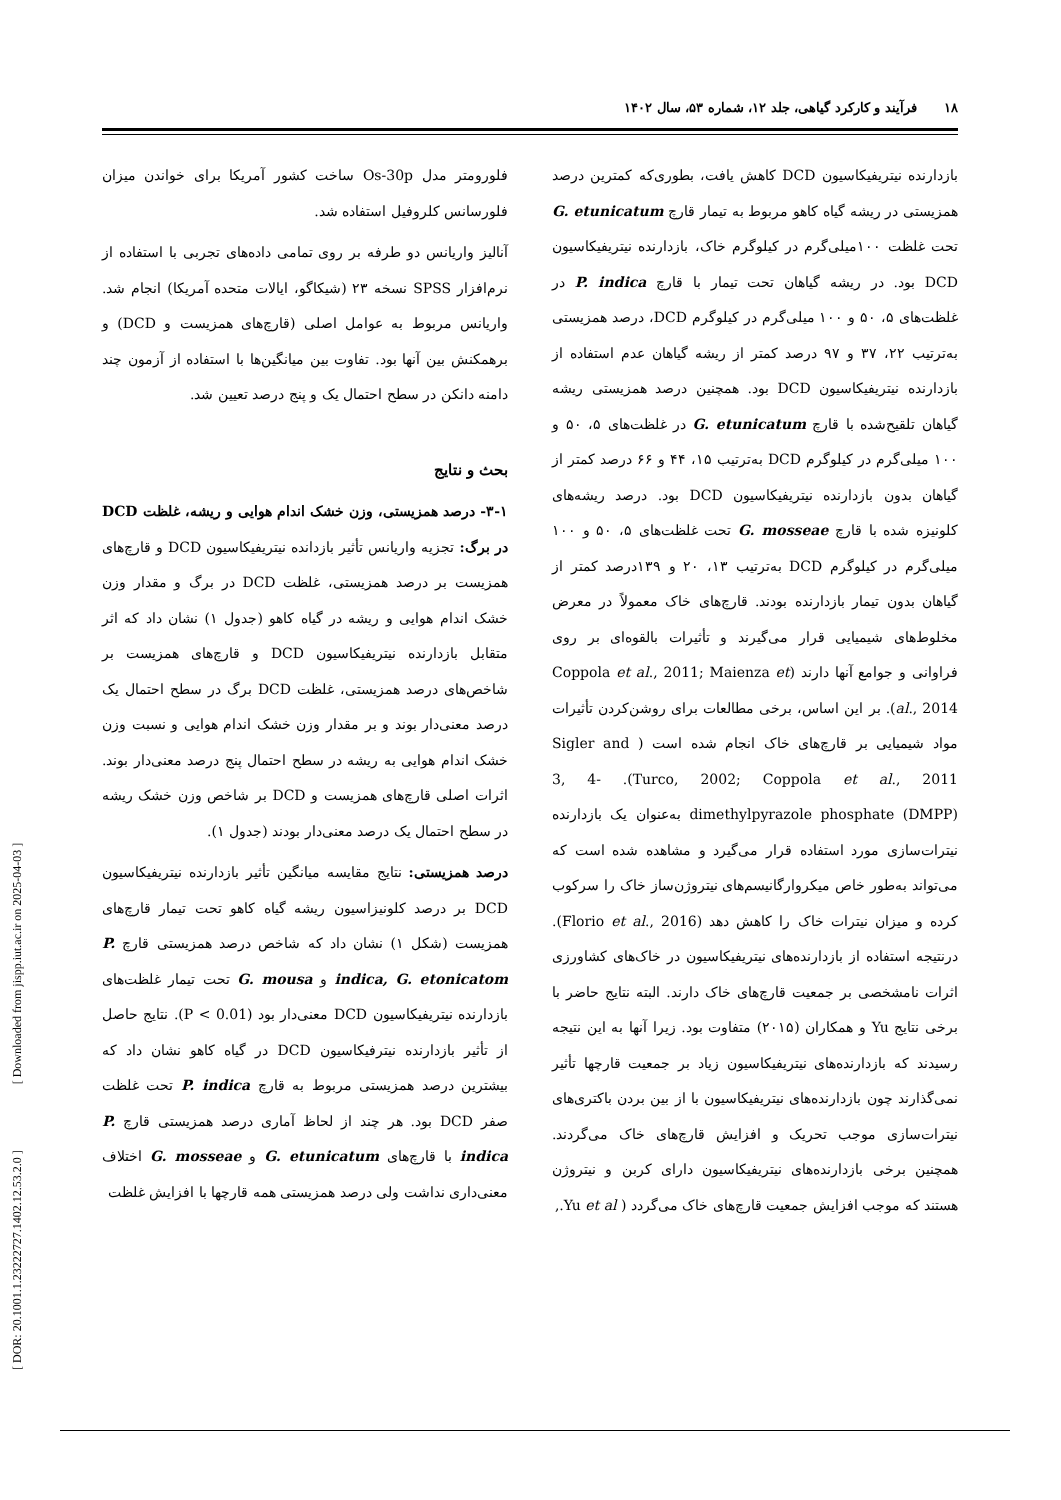۱۸ فرآیند و کارکرد گیاهی، جلد ۱۲، شماره ۵۳، سال ۱۴۰۲
فلورومتر مدل Os-30p ساخت کشور آمریکا برای خواندن میزان فلورسانس کلروفیل استفاده شد.
آنالیز واریانس دو طرفه بر روی تمامی داده‌های تجربی با استفاده از نرم‌افزار SPSS نسخه ۲۳ (شیکاگو، ایالات متحده آمریکا) انجام شد. واریانس مربوط به عوامل اصلی (قارچ‌های همزیست و DCD) و برهمکنش بین آنها بود. تفاوت بین میانگین‌ها با استفاده از آزمون چند دامنه دانکن در سطح احتمال یک و پنج درصد تعیین شد.
بحث و نتایج
۳-۱- درصد همزیستی، وزن خشک اندام هوایی و ریشه، غلظت DCD در برگ: تجزیه واریانس تأثیر بازدانده نیتریفیکاسیون DCD و قارچ‌های همزیست بر درصد همزیستی، غلظت DCD در برگ و مقدار وزن خشک اندام هوایی و ریشه در گیاه کاهو (جدول ۱) نشان داد که اثر متقابل بازدارنده نیتریفیکاسیون DCD و قارچ‌های همزیست بر شاخص‌های درصد همزیستی، غلظت DCD برگ در سطح احتمال یک درصد معنی‌دار بوند و بر مقدار وزن خشک اندام هوایی و نسبت وزن خشک اندام هوایی به ریشه در سطح احتمال پنج درصد معنی‌دار بوند. اثرات اصلی قارچ‌های همزیست و DCD بر شاخص وزن خشک ریشه در سطح احتمال یک درصد معنی‌دار بودند (جدول ۱).
درصد همزیستی: نتایج مقایسه میانگین تأثیر بازدارنده نیتریفیکاسیون DCD بر درصد کلونیزاسیون ریشه گیاه کاهو تحت تیمار قارچ‌های همزیست (شکل ۱) نشان داد که شاخص درصد همزیستی قارچ P. indica, G. etonicatom و G. mousa تحت تیمار غلظت‌های بازدارنده نیتریفیکاسیون DCD معنی‌دار بود (P < 0.01). نتایج حاصل از تأثیر بازدارنده نیترفیکاسیون DCD در گیاه کاهو نشان داد که بیشترین درصد همزیستی مربوط به قارچ P. indica تحت غلظت صفر DCD بود. هر چند از لحاظ آماری درصد همزیستی قارچ P. indica با قارچ‌های G. etunicatum و G. mosseae اختلاف معنی‌داری نداشت ولی درصد همزیستی همه قارچها با افزایش غلظت
بازدارنده نیتریفیکاسیون DCD کاهش یافت، بطوری‌که کمترین درصد همزیستی در ریشه گیاه کاهو مربوط به تیمار قارچ G. etunicatum تحت غلظت ۱۰۰میلی‌گرم در کیلوگرم خاک، بازدارنده نیتریفیکاسیون DCD بود. در ریشه گیاهان تحت تیمار با قارچ P. indica در غلظت‌های ۵، ۵۰ و ۱۰۰ میلی‌گرم در کیلوگرم DCD، درصد همزیستی به‌ترتیب ۲۲، ۳۷ و ۹۷ درصد کمتر از ریشه گیاهان عدم استفاده از بازدارنده نیتریفیکاسیون DCD بود. همچنین درصد همزیستی ریشه گیاهان تلقیح‌شده با قارچ G. etunicatum در غلظت‌های ۵، ۵۰ و ۱۰۰ میلی‌گرم در کیلوگرم DCD به‌ترتیب ۱۵، ۴۴ و ۶۶ درصد کمتر از گیاهان بدون بازدارنده نیتریفیکاسیون DCD بود. درصد ریشه‌های کلونیزه شده با قارچ G. mosseae تحت غلظت‌های ۵، ۵۰ و ۱۰۰ میلی‌گرم در کیلوگرم DCD به‌ترتیب ۱۳، ۲۰ و ۱۳۹درصد کمتر از گیاهان بدون تیمار بازدارنده بودند. قارچ‌های خاک معمولاً در معرض مخلوط‌های شیمیایی قرار می‌گیرند و تأثیرات بالقوه‌ای بر روی فراوانی و جوامع آنها دارند (Coppola et al., 2011; Maienza et al., 2014). بر این اساس، برخی مطالعات برای روشن‌کردن تأثیرات مواد شیمیایی بر قارچ‌های خاک انجام شده است ( Sigler and Turco, 2002; Coppola et al., 2011). 3, 4-dimethylpyrazole phosphate (DMPP) به‌عنوان یک بازدارنده نیترات‌سازی مورد استفاده قرار می‌گیرد و مشاهده شده است که می‌تواند به‌طور خاص میکروارگانیسم‌های نیتروژن‌ساز خاک را سرکوب کرده و میزان نیترات خاک را کاهش دهد (Florio et al., 2016). درنتیجه استفاده از بازدارنده‌های نیتریفیکاسیون در خاک‌های کشاورزی اثرات نامشخصی بر جمعیت قارچ‌های خاک دارند. البته نتایج حاضر با برخی نتایج Yu و همکاران (۲۰۱۵) متفاوت بود. زیرا آنها به این نتیجه رسیدند که بازدارنده‌های نیتریفیکاسیون زیاد بر جمعیت قارچها تأثیر نمی‌گذارند چون بازدارنده‌های نیتریفیکاسیون با از بین بردن باکتری‌های نیترات‌سازی موجب تحریک و افزایش قارچ‌های خاک می‌گردند. همچنین برخی بازدارنده‌های نیتریفیکاسیون دارای کربن و نیتروژن هستند که موجب افزایش جمعیت قارچ‌های خاک می‌گردد ( Yu et al.,
[ DOR: 20.1001.1.23222727.1402.12.53.2.0 ] [ Downloaded from jispp.iut.ac.ir on 2025-04-03 ]